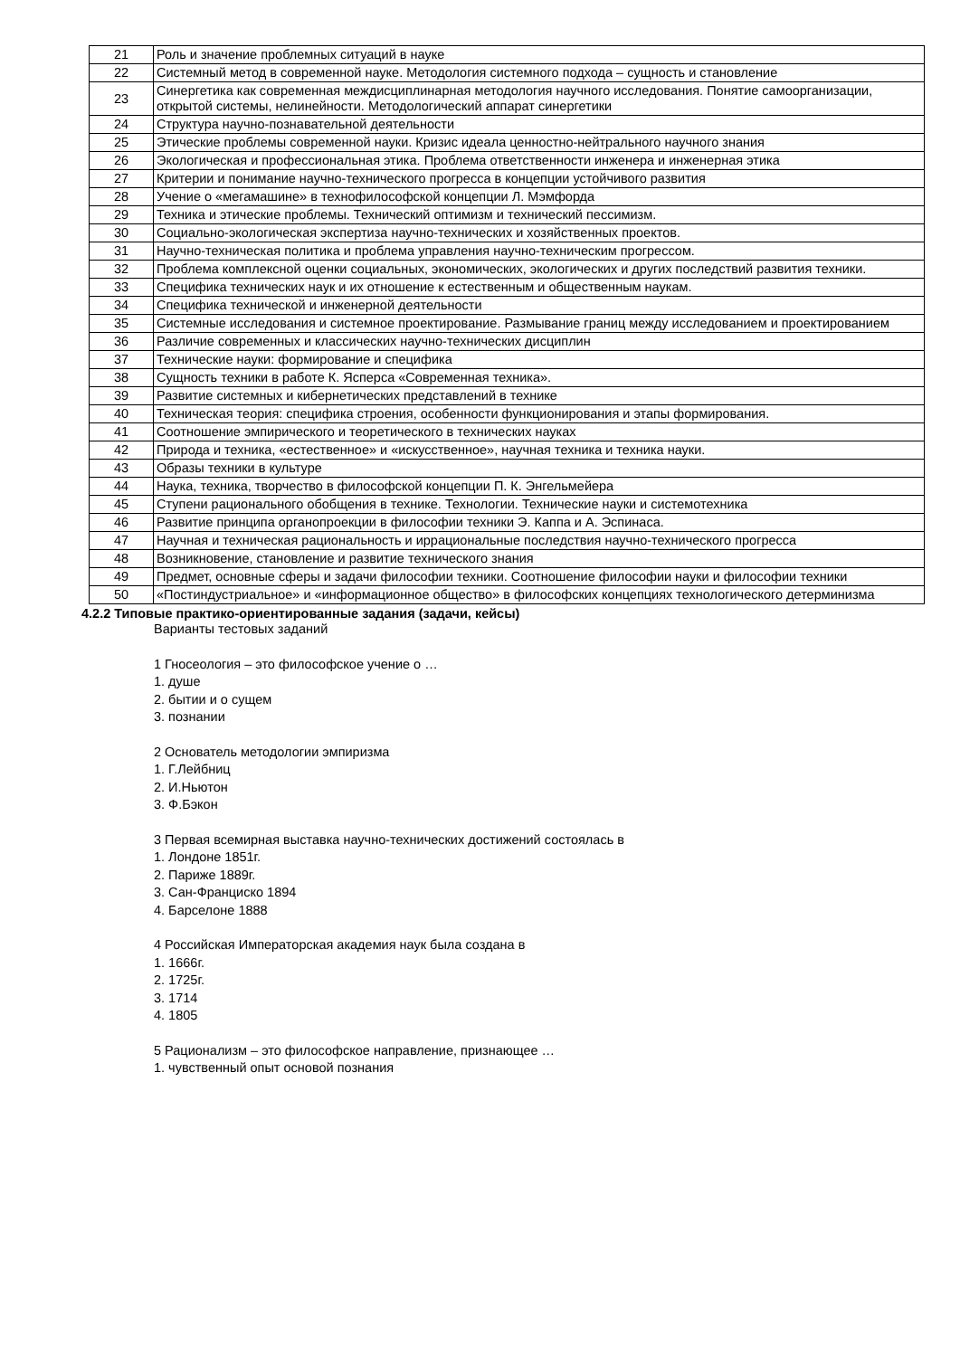| 21 | Роль и значение проблемных ситуаций в науке |
| 22 | Системный метод в современной науке. Методология системного подхода – сущность и становление |
| 23 | Синергетика как современная междисциплинарная методология научного исследования. Понятие самоорганизации, открытой системы, нелинейности. Методологический аппарат синергетики |
| 24 | Структура научно-познавательной деятельности |
| 25 | Этические проблемы современной науки. Кризис идеала ценностно-нейтрального научного знания |
| 26 | Экологическая и профессиональная этика. Проблема ответственности инженера и инженерная этика |
| 27 | Критерии и понимание научно-технического прогресса в концепции устойчивого развития |
| 28 | Учение о «мегамашине» в технофилософской концепции Л. Мэмфорда |
| 29 | Техника и этические проблемы. Технический оптимизм и технический пессимизм. |
| 30 | Социально-экологическая экспертиза научно-технических и хозяйственных проектов. |
| 31 | Научно-техническая политика и проблема управления научно-техническим прогрессом. |
| 32 | Проблема комплексной оценки социальных, экономических, экологических и других последствий развития техники. |
| 33 | Специфика технических наук и их отношение к естественным и общественным наукам. |
| 34 | Специфика технической и инженерной деятельности |
| 35 | Системные исследования и системное проектирование. Размывание границ между исследованием и проектированием |
| 36 | Различие современных и классических научно-технических дисциплин |
| 37 | Технические науки: формирование и специфика |
| 38 | Сущность техники в работе К. Ясперса «Современная техника». |
| 39 | Развитие системных и кибернетических представлений в технике |
| 40 | Техническая теория: специфика строения, особенности функционирования и этапы формирования. |
| 41 | Соотношение эмпирического и теоретического в технических науках |
| 42 | Природа и техника, «естественное» и «искусственное», научная техника и техника науки. |
| 43 | Образы техники в культуре |
| 44 | Наука, техника, творчество в философской концепции П. К. Энгельмейера |
| 45 | Ступени рационального обобщения в технике. Технологии. Технические науки и системотехника |
| 46 | Развитие принципа органопроекции в философии техники Э. Каппа и А. Эспинаса. |
| 47 | Научная и техническая рациональность и иррациональные последствия научно-технического прогресса |
| 48 | Возникновение, становление и развитие технического знания |
| 49 | Предмет, основные сферы и задачи философии техники. Соотношение философии науки и философии техники |
| 50 | «Постиндустриальное» и «информационное общество» в философских концепциях технологического детерминизма |
4.2.2 Типовые практико-ориентированные задания (задачи, кейсы)
Варианты тестовых заданий
1 Гносеология – это философское учение о …
1. душе
2. бытии и о сущем
3. познании
2 Основатель методологии эмпиризма
1. Г.Лейбниц
2. И.Ньютон
3. Ф.Бэкон
3 Первая всемирная выставка научно-технических достижений состоялась в
1. Лондоне 1851г.
2. Париже 1889г.
3. Сан-Франциско 1894
4. Барселоне 1888
4 Российская Императорская академия наук была создана в
1. 1666г.
2. 1725г.
3. 1714
4. 1805
5 Рационализм – это философское направление, признающее …
1. чувственный опыт основой познания